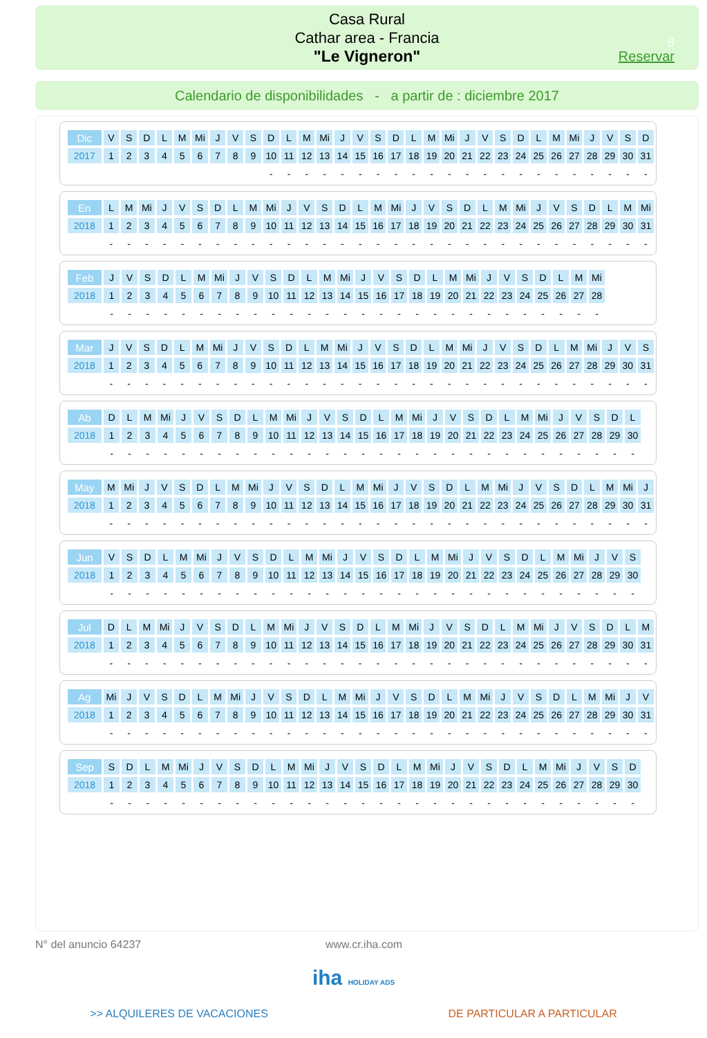Casa Rural
Cathar area - Francia
"Le Vigneron"
8
Reservar
Calendario de disponibilidades - a partir de : diciembre 2017
| Dic | V | S | D | L | M | Mi | J | V | S | D | L | M | Mi | J | V | S | D | L | M | Mi | J | V | S | D | L | M | Mi | J | V | S | D |
| 2017 | 1 | 2 | 3 | 4 | 5 | 6 | 7 | 8 | 9 | 10 | 11 | 12 | 13 | 14 | 15 | 16 | 17 | 18 | 19 | 20 | 21 | 22 | 23 | 24 | 25 | 26 | 27 | 28 | 29 | 30 | 31 |
| | | | | | | | | | | - | - | - | - | - | - | - | - | - | - | - | - | - | - | - | - | - | - | - | - | - | - |
| En | L | M | Mi | J | V | S | D | L | M | Mi | J | V | S | D | L | M | Mi | J | V | S | D | L | M | Mi | J | V | S | D | L | M | Mi |
| 2018 | 1 | 2 | 3 | 4 | 5 | 6 | 7 | 8 | 9 | 10 | 11 | 12 | 13 | 14 | 15 | 16 | 17 | 18 | 19 | 20 | 21 | 22 | 23 | 24 | 25 | 26 | 27 | 28 | 29 | 30 | 31 |
| | - | - | - | - | - | - | - | - | - | - | - | - | - | - | - | - | - | - | - | - | - | - | - | - | - | - | - | - | - | - | - |
| Feb | J | V | S | D | L | M | Mi | J | V | S | D | L | M | Mi | J | V | S | D | L | M | Mi | J | V | S | D | L | M | Mi |
| 2018 | 1 | 2 | 3 | 4 | 5 | 6 | 7 | 8 | 9 | 10 | 11 | 12 | 13 | 14 | 15 | 16 | 17 | 18 | 19 | 20 | 21 | 22 | 23 | 24 | 25 | 26 | 27 | 28 |
| | - | - | - | - | - | - | - | - | - | - | - | - | - | - | - | - | - | - | - | - | - | - | - | - | - | - | - | - |
| Mar | J | V | S | D | L | M | Mi | J | V | S | D | L | M | Mi | J | V | S | D | L | M | Mi | J | V | S | D | L | M | Mi | J | V | S |
| 2018 | 1 | 2 | 3 | 4 | 5 | 6 | 7 | 8 | 9 | 10 | 11 | 12 | 13 | 14 | 15 | 16 | 17 | 18 | 19 | 20 | 21 | 22 | 23 | 24 | 25 | 26 | 27 | 28 | 29 | 30 | 31 |
| | - | - | - | - | - | - | - | - | - | - | - | - | - | - | - | - | - | - | - | - | - | - | - | - | - | - | - | - | - | - | - |
| Ab | D | L | M | Mi | J | V | S | D | L | M | Mi | J | V | S | D | L | M | Mi | J | V | S | D | L | M | Mi | J | V | S | D | L |
| 2018 | 1 | 2 | 3 | 4 | 5 | 6 | 7 | 8 | 9 | 10 | 11 | 12 | 13 | 14 | 15 | 16 | 17 | 18 | 19 | 20 | 21 | 22 | 23 | 24 | 25 | 26 | 27 | 28 | 29 | 30 |
| | - | - | - | - | - | - | - | - | - | - | - | - | - | - | - | - | - | - | - | - | - | - | - | - | - | - | - | - | - | - |
| May | M | Mi | J | V | S | D | L | M | Mi | J | V | S | D | L | M | Mi | J | V | S | D | L | M | Mi | J | V | S | D | L | M | Mi | J |
| 2018 | 1 | 2 | 3 | 4 | 5 | 6 | 7 | 8 | 9 | 10 | 11 | 12 | 13 | 14 | 15 | 16 | 17 | 18 | 19 | 20 | 21 | 22 | 23 | 24 | 25 | 26 | 27 | 28 | 29 | 30 | 31 |
| | - | - | - | - | - | - | - | - | - | - | - | - | - | - | - | - | - | - | - | - | - | - | - | - | - | - | - | - | - | - | - |
| Jun | V | S | D | L | M | Mi | J | V | S | D | L | M | Mi | J | V | S | D | L | M | Mi | J | V | S | D | L | M | Mi | J | V | S |
| 2018 | 1 | 2 | 3 | 4 | 5 | 6 | 7 | 8 | 9 | 10 | 11 | 12 | 13 | 14 | 15 | 16 | 17 | 18 | 19 | 20 | 21 | 22 | 23 | 24 | 25 | 26 | 27 | 28 | 29 | 30 |
| | - | - | - | - | - | - | - | - | - | - | - | - | - | - | - | - | - | - | - | - | - | - | - | - | - | - | - | - | - | - |
| Jul | D | L | M | Mi | J | V | S | D | L | M | Mi | J | V | S | D | L | M | Mi | J | V | S | D | L | M | Mi | J | V | S | D | L | M |
| 2018 | 1 | 2 | 3 | 4 | 5 | 6 | 7 | 8 | 9 | 10 | 11 | 12 | 13 | 14 | 15 | 16 | 17 | 18 | 19 | 20 | 21 | 22 | 23 | 24 | 25 | 26 | 27 | 28 | 29 | 30 | 31 |
| | - | - | - | - | - | - | - | - | - | - | - | - | - | - | - | - | - | - | - | - | - | - | - | - | - | - | - | - | - | - | - |
| Ag | Mi | J | V | S | D | L | M | Mi | J | V | S | D | L | M | Mi | J | V | S | D | L | M | Mi | J | V | S | D | L | M | Mi | J | V |
| 2018 | 1 | 2 | 3 | 4 | 5 | 6 | 7 | 8 | 9 | 10 | 11 | 12 | 13 | 14 | 15 | 16 | 17 | 18 | 19 | 20 | 21 | 22 | 23 | 24 | 25 | 26 | 27 | 28 | 29 | 30 | 31 |
| | - | - | - | - | - | - | - | - | - | - | - | - | - | - | - | - | - | - | - | - | - | - | - | - | - | - | - | - | - | - | - |
| Sep | S | D | L | M | Mi | J | V | S | D | L | M | Mi | J | V | S | D | L | M | Mi | J | V | S | D | L | M | Mi | J | V | S | D |
| 2018 | 1 | 2 | 3 | 4 | 5 | 6 | 7 | 8 | 9 | 10 | 11 | 12 | 13 | 14 | 15 | 16 | 17 | 18 | 19 | 20 | 21 | 22 | 23 | 24 | 25 | 26 | 27 | 28 | 29 | 30 |
| | - | - | - | - | - | - | - | - | - | - | - | - | - | - | - | - | - | - | - | - | - | - | - | - | - | - | - | - | - | - |
N° del anuncio 64237 www.cr.iha.com
iha HOLIDAY ADS
>> ALQUILERES DE VACACIONES DE PARTICULAR A PARTICULAR